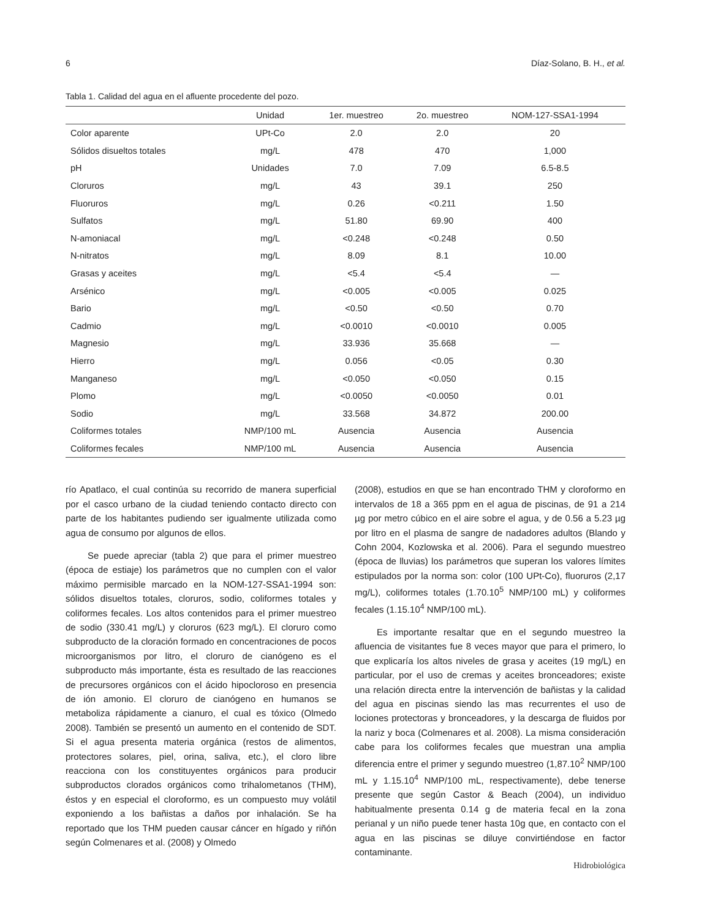6 Díaz-Solano, B. H., et al.
Tabla 1. Calidad del agua en el afluente procedente del pozo.
| | Unidad | 1er. muestreo | 2o. muestreo | NOM-127-SSA1-1994 |
| --- | --- | --- | --- | --- |
| Color aparente | UPt-Co | 2.0 | 2.0 | 20 |
| Sólidos disueltos totales | mg/L | 478 | 470 | 1,000 |
| pH | Unidades | 7.0 | 7.09 | 6.5-8.5 |
| Cloruros | mg/L | 43 | 39.1 | 250 |
| Fluoruros | mg/L | 0.26 | <0.211 | 1.50 |
| Sulfatos | mg/L | 51.80 | 69.90 | 400 |
| N-amoniacal | mg/L | <0.248 | <0.248 | 0.50 |
| N-nitratos | mg/L | 8.09 | 8.1 | 10.00 |
| Grasas y aceites | mg/L | <5.4 | <5.4 | — |
| Arsénico | mg/L | <0.005 | <0.005 | 0.025 |
| Bario | mg/L | <0.50 | <0.50 | 0.70 |
| Cadmio | mg/L | <0.0010 | <0.0010 | 0.005 |
| Magnesio | mg/L | 33.936 | 35.668 | — |
| Hierro | mg/L | 0.056 | <0.05 | 0.30 |
| Manganeso | mg/L | <0.050 | <0.050 | 0.15 |
| Plomo | mg/L | <0.0050 | <0.0050 | 0.01 |
| Sodio | mg/L | 33.568 | 34.872 | 200.00 |
| Coliformes totales | NMP/100 mL | Ausencia | Ausencia | Ausencia |
| Coliformes fecales | NMP/100 mL | Ausencia | Ausencia | Ausencia |
río Apatlaco, el cual continúa su recorrido de manera superficial por el casco urbano de la ciudad teniendo contacto directo con parte de los habitantes pudiendo ser igualmente utilizada como agua de consumo por algunos de ellos.
Se puede apreciar (tabla 2) que para el primer muestreo (época de estiaje) los parámetros que no cumplen con el valor máximo permisible marcado en la NOM-127-SSA1-1994 son: sólidos disueltos totales, cloruros, sodio, coliformes totales y coliformes fecales. Los altos contenidos para el primer muestreo de sodio (330.41 mg/L) y cloruros (623 mg/L). El cloruro como subproducto de la cloración formado en concentraciones de pocos microorganismos por litro, el cloruro de cianógeno es el subproducto más importante, ésta es resultado de las reacciones de precursores orgánicos con el ácido hipocloroso en presencia de ión amonio. El cloruro de cianógeno en humanos se metaboliza rápidamente a cianuro, el cual es tóxico (Olmedo 2008). También se presentó un aumento en el contenido de SDT. Si el agua presenta materia orgánica (restos de alimentos, protectores solares, piel, orina, saliva, etc.), el cloro libre reacciona con los constituyentes orgánicos para producir subproductos clorados orgánicos como trihalometanos (THM), éstos y en especial el cloroformo, es un compuesto muy volátil exponiendo a los bañistas a daños por inhalación. Se ha reportado que los THM pueden causar cáncer en hígado y riñón según Colmenares et al. (2008) y Olmedo
(2008), estudios en que se han encontrado THM y cloroformo en intervalos de 18 a 365 ppm en el agua de piscinas, de 91 a 214 µg por metro cúbico en el aire sobre el agua, y de 0.56 a 5.23 µg por litro en el plasma de sangre de nadadores adultos (Blando y Cohn 2004, Kozlowska et al. 2006). Para el segundo muestreo (época de lluvias) los parámetros que superan los valores límites estipulados por la norma son: color (100 UPt-Co), fluoruros (2,17 mg/L), coliformes totales (1.70.10<sup>5</sup> NMP/100 mL) y coliformes fecales (1.15.10<sup>4</sup> NMP/100 mL).
Es importante resaltar que en el segundo muestreo la afluencia de visitantes fue 8 veces mayor que para el primero, lo que explicaría los altos niveles de grasa y aceites (19 mg/L) en particular, por el uso de cremas y aceites bronceadores; existe una relación directa entre la intervención de bañistas y la calidad del agua en piscinas siendo las mas recurrentes el uso de lociones protectoras y bronceadores, y la descarga de fluidos por la nariz y boca (Colmenares et al. 2008). La misma consideración cabe para los coliformes fecales que muestran una amplia diferencia entre el primer y segundo muestreo (1,87.10<sup>2</sup> NMP/100 mL y 1.15.10<sup>4</sup> NMP/100 mL, respectivamente), debe tenerse presente que según Castor & Beach (2004), un individuo habitualmente presenta 0.14 g de materia fecal en la zona perianal y un niño puede tener hasta 10g que, en contacto con el agua en las piscinas se diluye convirtiéndose en factor contaminante.
Hidrobiológica